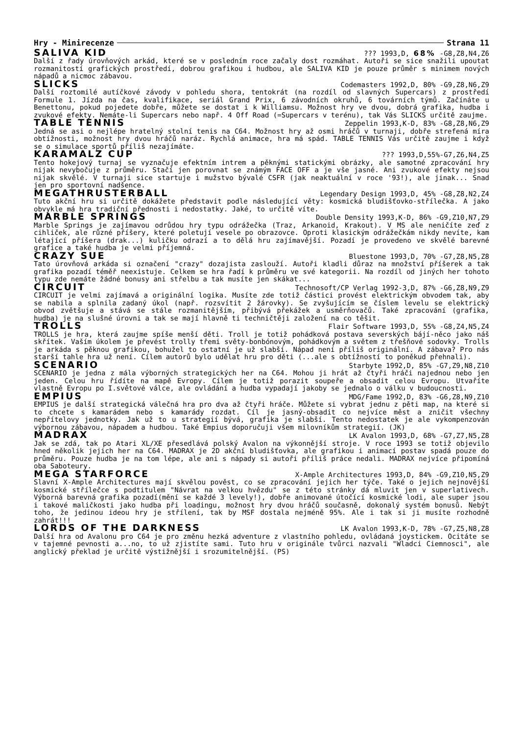Hry - Minirecenze Strana 11
SALIVA KID??? 1993,D, 68% -G8,Z8,N4,Z6
Další z řady úrovňových arkád, které se v posledním roce začaly dost rozmáhat. Autoři se sice snažili upoutat rozmanitostí grafických prostředí, dobrou grafikou i hudbou, ale SALIVA KID je pouze průměr s minimem nových nápadů a nicmoc zábavou.
SLICKS Codemasters 1992,D, 80% -G9,Z8,N6,Z9
Další roztomilé autíčkové závody v pohledu shora, tentokrát (na rozdíl od slavných Supercars) z prostředí Formule 1. Jízda na čas, kvalifikace, seriál Grand Prix, 6 závodních okruhů, 6 továrních týmů. Začínáte u Benettonu, pokud pojedete dobře, můžete se dostat i k Williamsu. Možnost hry ve dvou, dobrá grafika, hudba i zvukové efekty. Nemáte-li Supercars nebo např. 4 Off Road (=Supercars v terénu), tak Vás SLICKS určitě zaujme.
TABLE TENNIS Zeppelin 1993,K-D, 83% -G8,Z8,N6,Z9
Jedná se asi o nejlépe hratelný stolní tenis na C64. Možnost hry až osmi hráčů v turnaji, dobře strefená míra obtížnosti, možnost hry dvou hráčů naráz. Rychlá animace, hra má spád. TABLE TENNIS Vás určitě zaujme i když se o simulace sportů příliš nezajímáte.
KARAMALZ CUP??? 1993,D,55%-G7,Z6,N4,Z5
Tento hokejový turnaj se vyznačuje efektním intrem a pěknými statickými obrázky, ale samotné zpracování hry nijak nevybočuje z průměru. Stačí jen porovnat se známým FACE OFF a je vše jasné. Ani zvukové efekty nejsou nijak skvělé. V turnaji sice startuje i mužstvo bývalé CSFR (jak neaktuální v roce '93!), ale jinak... Snad jen pro sportovní nadšence.
MEGATHRUSTERBALL Legendary Design 1993,D, 45% -G8,Z8,N2,Z4
Tuto akční hru si určitě dokážete představit podle následující věty: kosmická bludišťovko-střílečka. A jako obvykle má hra tradiční přednosti i nedostatky. Jaké, to určitě víte.
MARBLE SPRINGS Double Density 1993,K-D, 86% -G9,Z10,N7,Z9
Marble Springs je zajímavou odrůdou hry typu odrážečka (Traz, Arkanoid, Krakout). V MS ale neničíte zeď z cihliček, ale různé příšery, které poletují vesele po obrazovce. Oproti klasickým odrážečkám nikdy nevíte, kam létající příšera (drak...) kuličku odrazí a to dělá hru zajímavější. Pozadí je provedeno ve skvělé barevné grafice a také hudba je velmi příjemná.
CRAZY SUE Bluestone 1993,D, 70% -G7,Z8,N5,Z8
Tato úrovňová arkáda si označení "crazy" dozajista zaslouží. Autoři kladli důraz na množství příšerek a tak grafika pozadí téměř neexistuje. Celkem se hra řadí k průměru ve své kategorii. Na rozdíl od jiných her tohoto typu zde nemáte žádné bonusy ani střelbu a tak musíte jen skákat...
CIRCUIT Technosoft/CP Verlag 1992-3,D, 87% -G6,Z8,N9,Z9
CIRCUIT je velmi zajímavá a originální logika. Musíte zde totiž částici provést elektrickým obvodem tak, aby se nabila a splnila zadaný úkol (např. rozsvítit 2 žárovky). Se zvyšujícím se číslem levelu se elektrický obvod zvětšuje a stává se stále rozmanitějším, přibývá překážek a usměrňovačů. Také zpracování (grafika, hudba) je na slušné úrovni a tak se mají hlavně ti techničtěji založení na co těšit.
TROLLS Flair Software 1993,D, 55% -G8,Z4,N5,Z4
TROLLS je hra, která zaujme spíše menší děti. Troll je totiž pohádková postava severských bájí-něco jako náš skřítek. Vaším úkolem je převést trolly třemi světy-bonbónovým, pohádkovým a světem z třešňové sodovky. Trolls je arkáda s pěknou grafikou, bohužel to ostatní je už slabší. Nápad není příliš originální. A zábava? Pro nás starší tahle hra už není. Cílem autorů bylo udělat hru pro děti (...ale s obtížností to poněkud přehnali).
SCENARIO Starbyte 1992,D, 85% -G7,Z9,N8,Z10
SCENARIO je jedna z mála výborných strategických her na C64. Mohou ji hrát až čtyři hráči najednou nebo jen jeden. Celou hru řídíte na mapě Evropy. Cílem je totiž porazit soupeře a obsadit celou Evropu. Utvaříte vlastně Evropu po I.světové válce, ale ovládání a hudba vypadají jakoby se jednalo o válku v budoucnosti.
EMPIUS MDG/Fame 1992,D, 83% -G6,Z8,N9,Z10
EMPIUS je další strategická válečná hra pro dva až čtyři hráče. Můžete si vybrat jednu z pěti map, na které si to chcete s kamarádem nebo s kamarády rozdat. Cíl je jasný-obsadit co nejvíce měst a zničit všechny nepřítelovy jednotky. Jak už to u strategií bývá, grafika je slabší. Tento nedostatek je ale vykompenzován výbornou zábavou, nápadem a hudbou. Také Empius doporučuji všem milovníkům strategií. (JK)
MADRAX LK Avalon 1993,D, 68% -G7,Z7,N5,Z8
Jak se zdá, tak po Atari XL/XE přesedlává polský Avalon na výkonnější stroje. V roce 1993 se totiž objevilo hned několik jejich her na C64. MADRAX je 2D akční bludišťovka, ale grafikou i animací postav spadá pouze do průměru. Pouze hudba je na tom lépe, ale ani s nápady si autoři příliš práce nedali. MADRAX nejvíce připomíná oba Saboteury.
MEGA STARFORCE X-Ample Architectures 1993,D, 84% -G9,Z10,N5,Z9
Slavní X-Ample Architectures mají skvělou pověst, co se zpracování jejich her týče. Také o jejich nejnovější kosmické střílečce s podtitulem "Návrat na velkou hvězdu" se z této stránky dá mluvit jen v superlativech. Výborná barevná grafika pozadí(mění se každé 3 levely!), dobře animované útočící kosmické lodi, ale super jsou i takové maličkosti jako hudba při loadingu, možnost hry dvou hráčů současně, dokonalý systém bonusů. Nebýt toho, že jedinou ideou hry je střílení, tak by MSF dostala nejméně 95%. Ale i tak si ji musíte rozhodně zahrát!!!
LORDS OF THE DARKNESS LK Avalon 1993,K-D, 78% -G7,Z5,N8,Z8
Další hra od Avalonu pro C64 je pro změnu hezká adventure z vlastního pohledu, ovládaná joystickem. Ocitáte se v tajemné pevnosti a...no, to už zjistíte sami. Tuto hru v originále tvůrci nazvali "Wladci Ciemnosci", ale anglický překlad je určitě výstižnější i srozumitelnější. (PS)